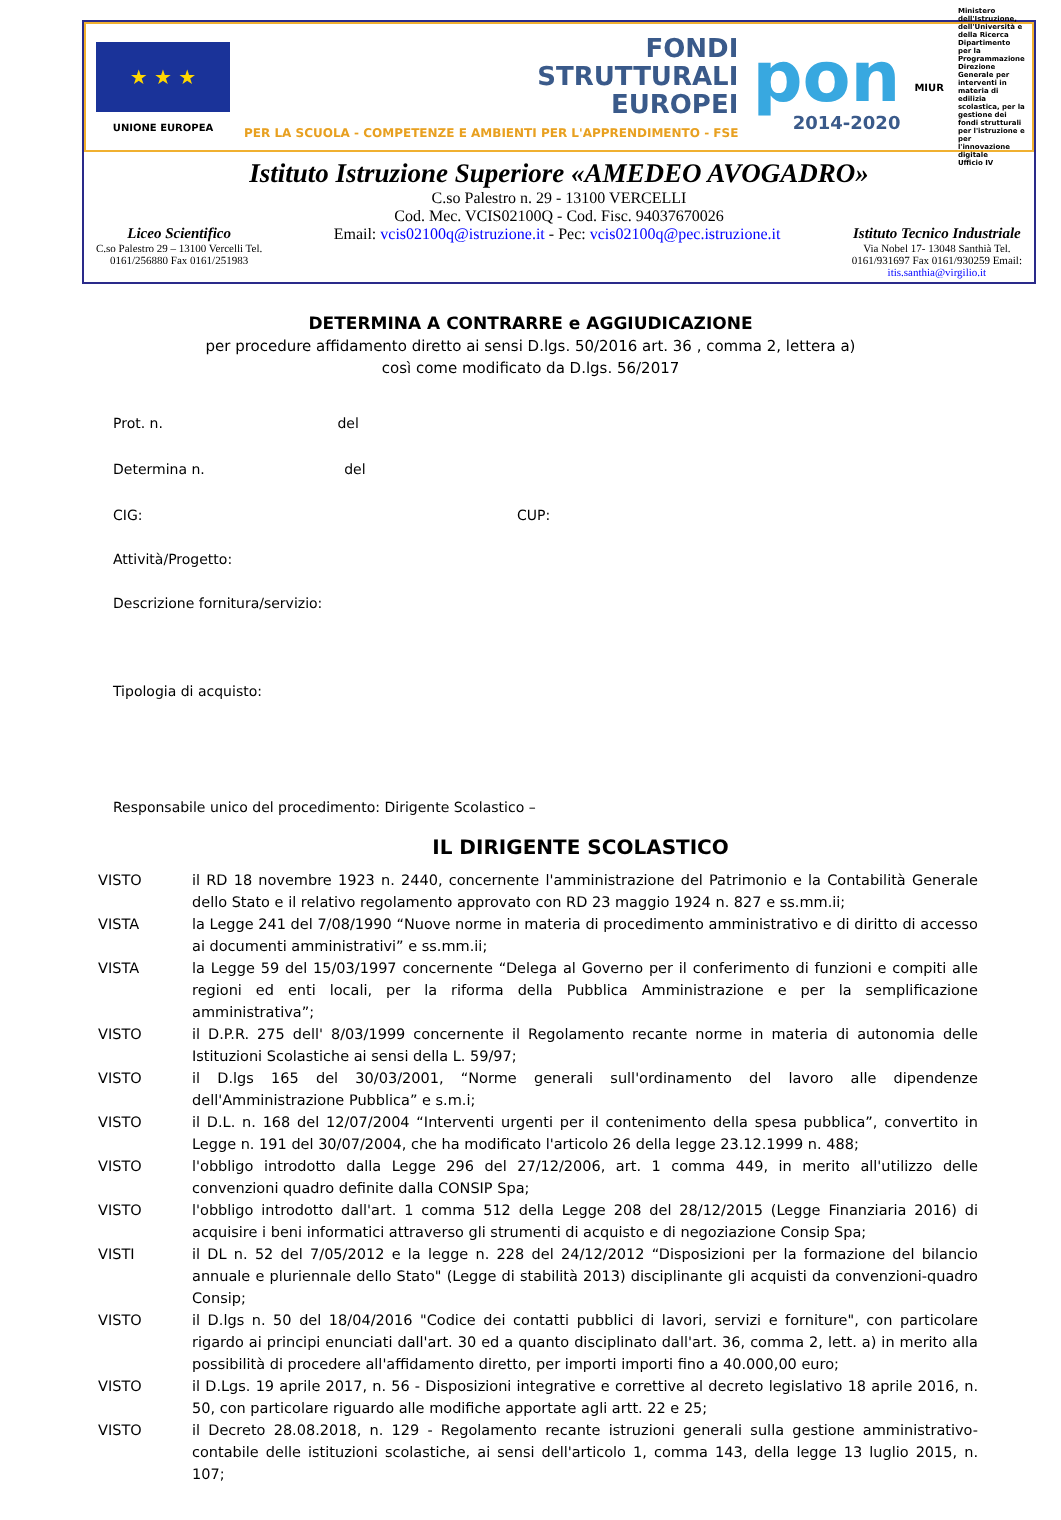★ ★ ★
UNIONE EUROPEA
FONDI
STRUTTURALI
EUROPEI
PER LA SCUOLA - COMPETENZE E AMBIENTI PER L'APPRENDIMENTO - FSE
pon
2014-2020
MIUR
Ministero dell'Istruzione, dell'Università e della Ricerca
Dipartimento per la Programmazione
Direzione Generale per interventi in materia di edilizia scolastica, per la gestione dei fondi strutturali per l'istruzione e per l'innovazione digitale
Ufficio IV
Istituto Istruzione Superiore «AMEDEO AVOGADRO»
C.so Palestro n. 29 - 13100 VERCELLI
Cod. Mec. VCIS02100Q - Cod. Fisc. 94037670026
Liceo Scientifico
C.so Palestro 29 – 13100 Vercelli Tel.
0161/256880 Fax 0161/251983
Email: vcis02100q@istruzione.it - Pec: vcis02100q@pec.istruzione.it
Istituto Tecnico Industriale
Via Nobel 17- 13048 Santhià Tel.
0161/931697 Fax 0161/930259 Email:
itis.santhia@virgilio.it
DETERMINA A CONTRARRE e AGGIUDICAZIONE
per procedure affidamento diretto ai sensi D.lgs. 50/2016 art. 36 , comma 2, lettera a)
così come modificato da D.lgs. 56/2017
Prot. n. del
Determina n. del
CIG: CUP:
Attività/Progetto:
Descrizione fornitura/servizio:
Tipologia di acquisto:
Responsabile unico del procedimento: Dirigente Scolastico –
IL DIRIGENTE SCOLASTICO
VISTO il RD 18 novembre 1923 n. 2440, concernente l'amministrazione del Patrimonio e la Contabilità Generale dello Stato e il relativo regolamento approvato con RD 23 maggio 1924 n. 827 e ss.mm.ii;
VISTA la Legge 241 del 7/08/1990 “Nuove norme in materia di procedimento amministrativo e di diritto di accesso ai documenti amministrativi” e ss.mm.ii;
VISTA la Legge 59 del 15/03/1997 concernente “Delega al Governo per il conferimento di funzioni e compiti alle regioni ed enti locali, per la riforma della Pubblica Amministrazione e per la semplificazione amministrativa”;
VISTO il D.P.R. 275 dell' 8/03/1999 concernente il Regolamento recante norme in materia di autonomia delle Istituzioni Scolastiche ai sensi della L. 59/97;
VISTO il D.lgs 165 del 30/03/2001, “Norme generali sull'ordinamento del lavoro alle dipendenze dell'Amministrazione Pubblica” e s.m.i;
VISTO il D.L. n. 168 del 12/07/2004 “Interventi urgenti per il contenimento della spesa pubblica”, convertito in Legge n. 191 del 30/07/2004, che ha modificato l'articolo 26 della legge 23.12.1999 n. 488;
VISTO l'obbligo introdotto dalla Legge 296 del 27/12/2006, art. 1 comma 449, in merito all'utilizzo delle convenzioni quadro definite dalla CONSIP Spa;
VISTO l'obbligo introdotto dall'art. 1 comma 512 della Legge 208 del 28/12/2015 (Legge Finanziaria 2016) di acquisire i beni informatici attraverso gli strumenti di acquisto e di negoziazione Consip Spa;
VISTI il DL n. 52 del 7/05/2012 e la legge n. 228 del 24/12/2012 “Disposizioni per la formazione del bilancio annuale e pluriennale dello Stato" (Legge di stabilità 2013) disciplinante gli acquisti da convenzioni-quadro Consip;
VISTO il D.lgs n. 50 del 18/04/2016 "Codice dei contatti pubblici di lavori, servizi e forniture", con particolare rigardo ai principi enunciati dall'art. 30 ed a quanto disciplinato dall'art. 36, comma 2, lett. a) in merito alla possibilità di procedere all'affidamento diretto, per importi importi fino a 40.000,00 euro;
VISTO il D.Lgs. 19 aprile 2017, n. 56 - Disposizioni integrative e correttive al decreto legislativo 18 aprile 2016, n. 50, con particolare riguardo alle modifiche apportate agli artt. 22 e 25;
VISTO il Decreto 28.08.2018, n. 129 - Regolamento recante istruzioni generali sulla gestione amministrativo-contabile delle istituzioni scolastiche, ai sensi dell'articolo 1, comma 143, della legge 13 luglio 2015, n. 107;